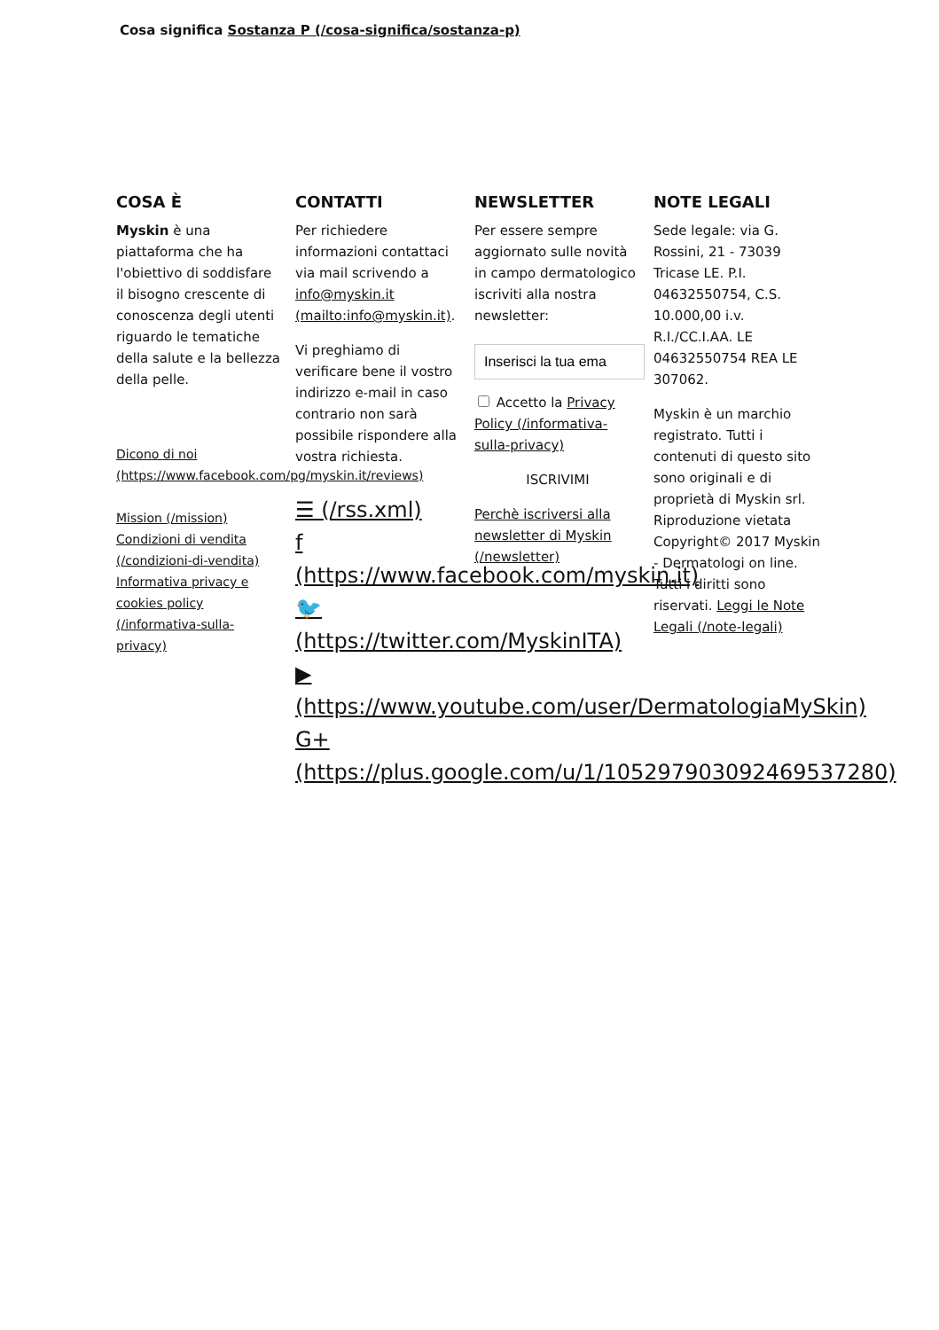Cosa significa Sostanza P (/cosa-significa/sostanza-p)
COSA È
Myskin è una piattaforma che ha l'obiettivo di soddisfare il bisogno crescente di conoscenza degli utenti riguardo le tematiche della salute e la bellezza della pelle.
Dicono di noi (https://www.facebook.com/pg/myskin.it/reviews)
Mission (/mission)
Condizioni di vendita (/condizioni-di-vendita)
Informativa privacy e cookies policy (/informativa-sulla-privacy)
CONTATTI
Per richiedere informazioni contattaci via mail scrivendo a info@myskin.it (mailto:info@myskin.it).
Vi preghiamo di verificare bene il vostro indirizzo e-mail in caso contrario non sarà possibile rispondere alla vostra richiesta.
☰ (/rss.xml)
f (https://www.facebook.com/myskin.it)
🐦 (https://twitter.com/MyskinITA)
▶ (https://www.youtube.com/user/DermatologiaMySkin)
G+ (https://plus.google.com/u/1/105297903092469537280)
NEWSLETTER
Per essere sempre aggiornato sulle novità in campo dermatologico iscriviti alla nostra newsletter:
Accetto la Privacy Policy (/informativa-sulla-privacy)
ISCRIVIMI
Perchè iscriversi alla newsletter di Myskin (/newsletter)
NOTE LEGALI
Sede legale: via G. Rossini, 21 - 73039 Tricase LE. P.I. 04632550754, C.S. 10.000,00 i.v. R.I./CC.I.AA. LE 04632550754 REA LE 307062.
Myskin è un marchio registrato. Tutti i contenuti di questo sito sono originali e di proprietà di Myskin srl. Riproduzione vietata Copyright© 2017 Myskin - Dermatologi on line. Tutti i diritti sono riservati. Leggi le Note Legali (/note-legali)